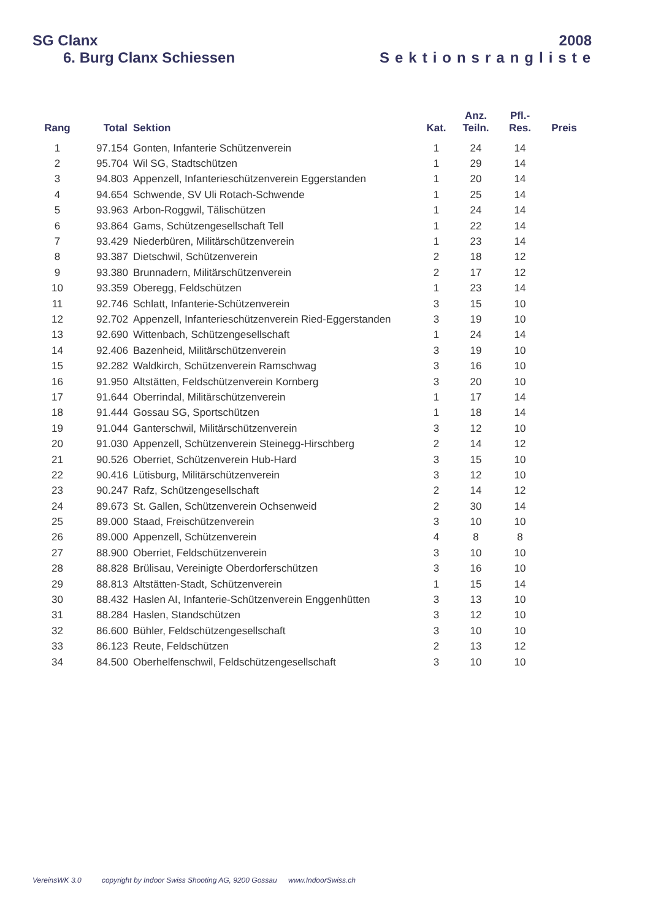SG Clanx 2008
6. Burg Clanx Schiessen Sektionsrangliste
| Rang | Total | Sektion | Kat. | Anz. Teiln. | Pfl.- Res. | Preis |
| --- | --- | --- | --- | --- | --- | --- |
| 1 | 97.154 | Gonten, Infanterie Schützenverein | 1 | 24 | 14 | |
| 2 | 95.704 | Wil SG, Stadtschützen | 1 | 29 | 14 | |
| 3 | 94.803 | Appenzell, Infanterieschützenverein Eggerstanden | 1 | 20 | 14 | |
| 4 | 94.654 | Schwende, SV Uli Rotach-Schwende | 1 | 25 | 14 | |
| 5 | 93.963 | Arbon-Roggwil, Tälischützen | 1 | 24 | 14 | |
| 6 | 93.864 | Gams, Schützengesellschaft Tell | 1 | 22 | 14 | |
| 7 | 93.429 | Niederbüren, Militärschützenverein | 1 | 23 | 14 | |
| 8 | 93.387 | Dietschwil, Schützenverein | 2 | 18 | 12 | |
| 9 | 93.380 | Brunnadern, Militärschützenverein | 2 | 17 | 12 | |
| 10 | 93.359 | Oberegg, Feldschützen | 1 | 23 | 14 | |
| 11 | 92.746 | Schlatt, Infanterie-Schützenverein | 3 | 15 | 10 | |
| 12 | 92.702 | Appenzell, Infanterieschützenverein Ried-Eggerstanden | 3 | 19 | 10 | |
| 13 | 92.690 | Wittenbach, Schützengesellschaft | 1 | 24 | 14 | |
| 14 | 92.406 | Bazenheid, Militärschützenverein | 3 | 19 | 10 | |
| 15 | 92.282 | Waldkirch, Schützenverein Ramschwag | 3 | 16 | 10 | |
| 16 | 91.950 | Altstätten, Feldschützenverein Kornberg | 3 | 20 | 10 | |
| 17 | 91.644 | Oberrindal, Militärschützenverein | 1 | 17 | 14 | |
| 18 | 91.444 | Gossau SG, Sportschützen | 1 | 18 | 14 | |
| 19 | 91.044 | Ganterschwil, Militärschützenverein | 3 | 12 | 10 | |
| 20 | 91.030 | Appenzell, Schützenverein Steinegg-Hirschberg | 2 | 14 | 12 | |
| 21 | 90.526 | Oberriet, Schützenverein Hub-Hard | 3 | 15 | 10 | |
| 22 | 90.416 | Lütisburg, Militärschützenverein | 3 | 12 | 10 | |
| 23 | 90.247 | Rafz, Schützengesellschaft | 2 | 14 | 12 | |
| 24 | 89.673 | St. Gallen, Schützenverein Ochsenweid | 2 | 30 | 14 | |
| 25 | 89.000 | Staad, Freischützenverein | 3 | 10 | 10 | |
| 26 | 89.000 | Appenzell, Schützenverein | 4 | 8 | 8 | |
| 27 | 88.900 | Oberriet, Feldschützenverein | 3 | 10 | 10 | |
| 28 | 88.828 | Brülisau, Vereinigte Oberdorferschützen | 3 | 16 | 10 | |
| 29 | 88.813 | Altstätten-Stadt, Schützenverein | 1 | 15 | 14 | |
| 30 | 88.432 | Haslen AI, Infanterie-Schützenverein Enggenhütten | 3 | 13 | 10 | |
| 31 | 88.284 | Haslen, Standschützen | 3 | 12 | 10 | |
| 32 | 86.600 | Bühler, Feldschützengesellschaft | 3 | 10 | 10 | |
| 33 | 86.123 | Reute, Feldschützen | 2 | 13 | 12 | |
| 34 | 84.500 | Oberhelfenschwil, Feldschützengesellschaft | 3 | 10 | 10 | |
VereinsWK 3.0 copyright by Indoor Swiss Shooting AG, 9200 Gossau www.IndoorSwiss.ch